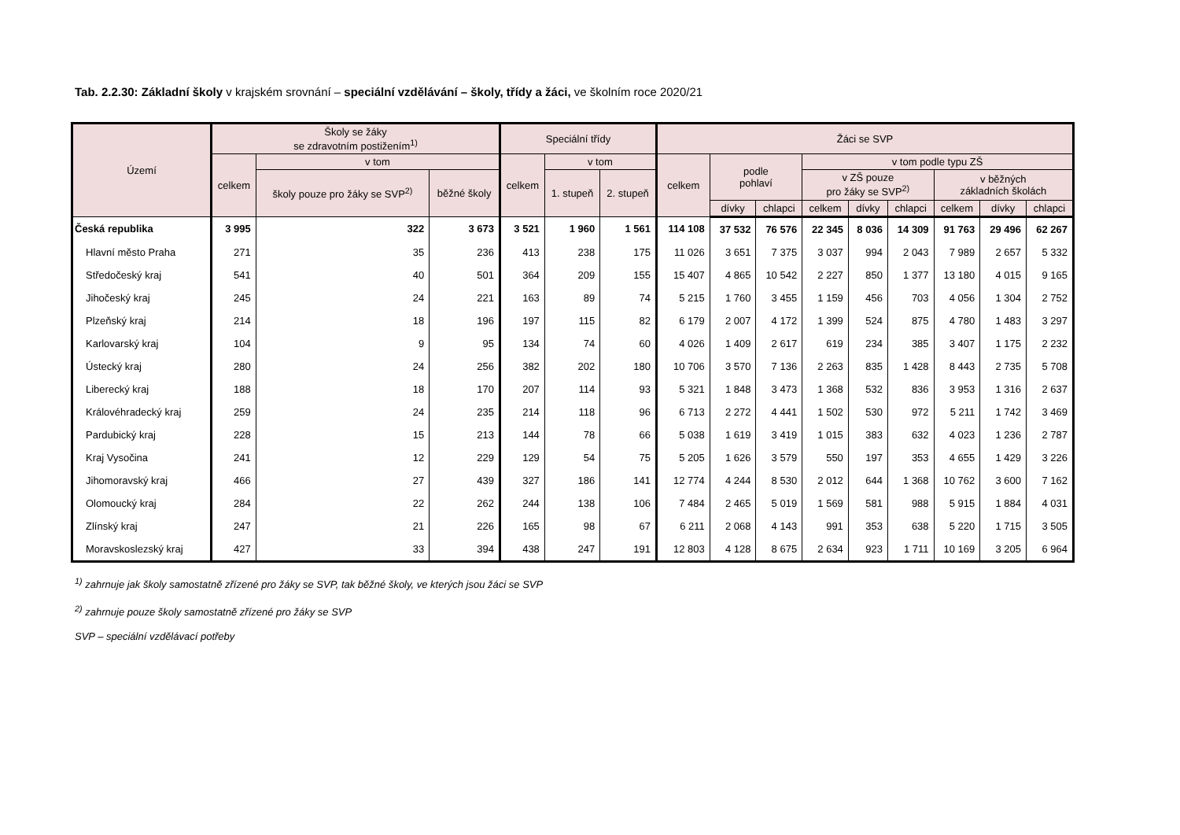Tab. 2.2.30: Základní školy v krajském srovnání – speciální vzdělávání – školy, třídy a žáci, ve školním roce 2020/21
| Území | Školy se žáky se zdravotním postižením<sup>1)</sup> | | | Speciální třídy | | | Žáci se SVP | | | | | | | | |
| --- | --- | --- | --- | --- | --- | --- | --- | --- | --- | --- | --- | --- | --- | --- | --- |
| | celkem | v tom | | celkem | v tom | | celkem | podle pohlaví | | v tom podle typu ZŠ | | | | | |
| | | školy pouze pro žáky se SVP<sup>2)</sup> | běžné školy | | 1. stupeň | 2. stupeň | | | | v ZŠ pouze pro žáky se SVP<sup>2)</sup> | | | v běžných základních školách | | |
| | | | | | | | | dívky | chlapci | celkem | dívky | chlapci | celkem | dívky | chlapci |
| Česká republika | 3 995 | 322 | 3 673 | 3 521 | 1 960 | 1 561 | 114 108 | 37 532 | 76 576 | 22 345 | 8 036 | 14 309 | 91 763 | 29 496 | 62 267 |
| Hlavní město Praha | 271 | 35 | 236 | 413 | 238 | 175 | 11 026 | 3 651 | 7 375 | 3 037 | 994 | 2 043 | 7 989 | 2 657 | 5 332 |
| Středočeský kraj | 541 | 40 | 501 | 364 | 209 | 155 | 15 407 | 4 865 | 10 542 | 2 227 | 850 | 1 377 | 13 180 | 4 015 | 9 165 |
| Jihočeský kraj | 245 | 24 | 221 | 163 | 89 | 74 | 5 215 | 1 760 | 3 455 | 1 159 | 456 | 703 | 4 056 | 1 304 | 2 752 |
| Plzeňský kraj | 214 | 18 | 196 | 197 | 115 | 82 | 6 179 | 2 007 | 4 172 | 1 399 | 524 | 875 | 4 780 | 1 483 | 3 297 |
| Karlovarský kraj | 104 | 9 | 95 | 134 | 74 | 60 | 4 026 | 1 409 | 2 617 | 619 | 234 | 385 | 3 407 | 1 175 | 2 232 |
| Ústecký kraj | 280 | 24 | 256 | 382 | 202 | 180 | 10 706 | 3 570 | 7 136 | 2 263 | 835 | 1 428 | 8 443 | 2 735 | 5 708 |
| Liberecký kraj | 188 | 18 | 170 | 207 | 114 | 93 | 5 321 | 1 848 | 3 473 | 1 368 | 532 | 836 | 3 953 | 1 316 | 2 637 |
| Královéhradecký kraj | 259 | 24 | 235 | 214 | 118 | 96 | 6 713 | 2 272 | 4 441 | 1 502 | 530 | 972 | 5 211 | 1 742 | 3 469 |
| Pardubický kraj | 228 | 15 | 213 | 144 | 78 | 66 | 5 038 | 1 619 | 3 419 | 1 015 | 383 | 632 | 4 023 | 1 236 | 2 787 |
| Kraj Vysočina | 241 | 12 | 229 | 129 | 54 | 75 | 5 205 | 1 626 | 3 579 | 550 | 197 | 353 | 4 655 | 1 429 | 3 226 |
| Jihomoravský kraj | 466 | 27 | 439 | 327 | 186 | 141 | 12 774 | 4 244 | 8 530 | 2 012 | 644 | 1 368 | 10 762 | 3 600 | 7 162 |
| Olomoucký kraj | 284 | 22 | 262 | 244 | 138 | 106 | 7 484 | 2 465 | 5 019 | 1 569 | 581 | 988 | 5 915 | 1 884 | 4 031 |
| Zlínský kraj | 247 | 21 | 226 | 165 | 98 | 67 | 6 211 | 2 068 | 4 143 | 991 | 353 | 638 | 5 220 | 1 715 | 3 505 |
| Moravskoslezský kraj | 427 | 33 | 394 | 438 | 247 | 191 | 12 803 | 4 128 | 8 675 | 2 634 | 923 | 1 711 | 10 169 | 3 205 | 6 964 |
<sup>1)</sup> zahrnuje jak školy samostatně zřízené pro žáky se SVP, tak běžné školy, ve kterých jsou žáci se SVP
<sup>2)</sup> zahrnuje pouze školy samostatně zřízené pro žáky se SVP
SVP – speciální vzdělávací potřeby